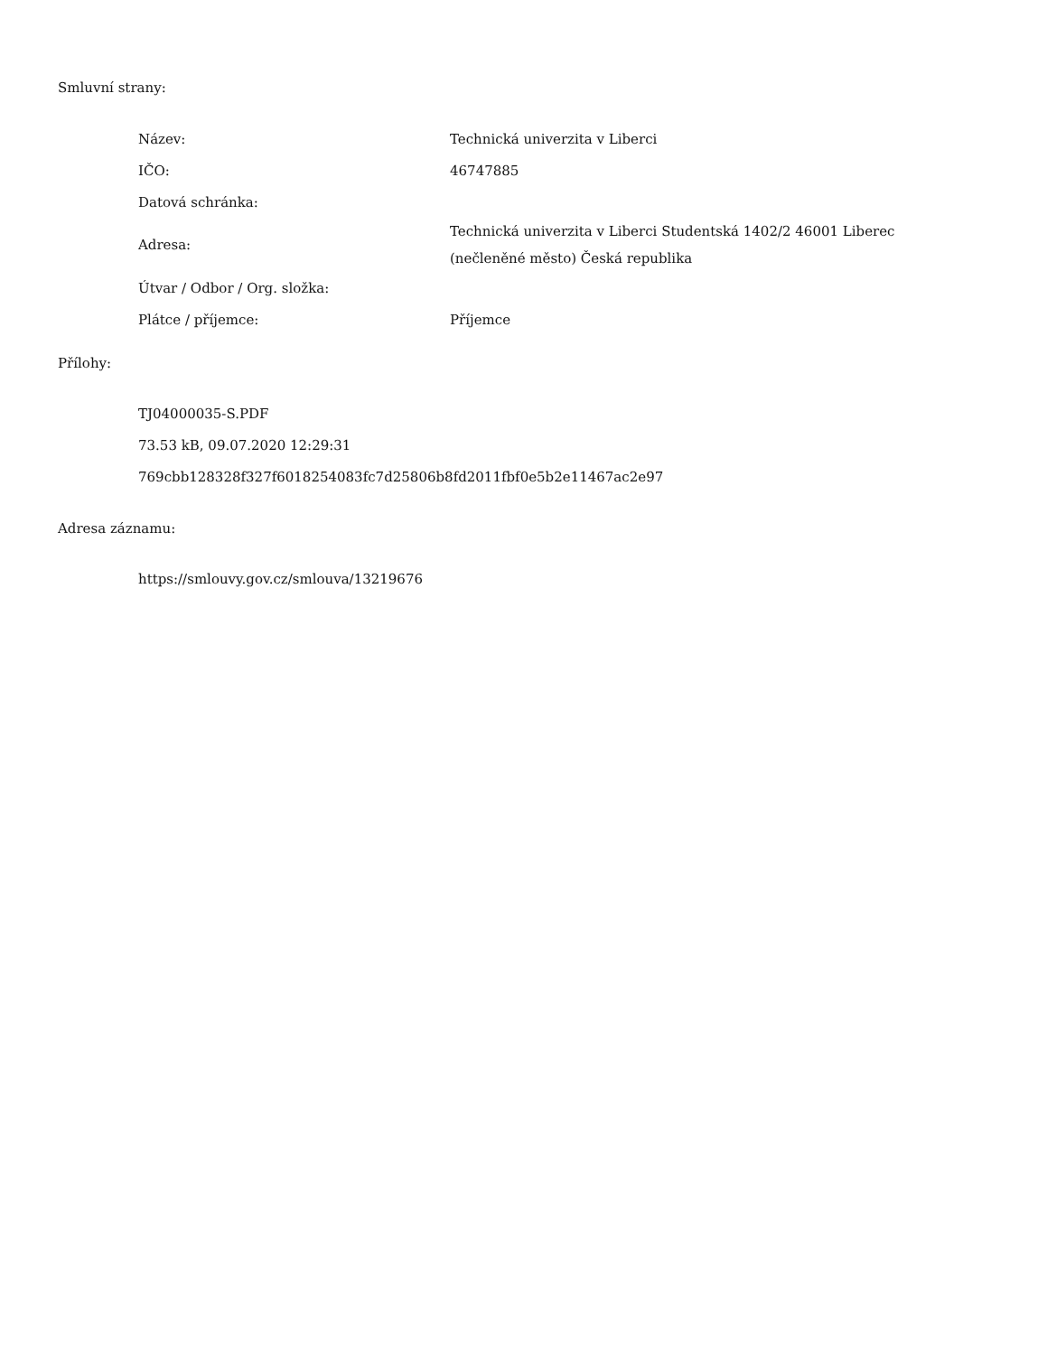Smluvní strany:
| Název: | Technická univerzita v Liberci |
| IČO: | 46747885 |
| Datová schránka: | |
| Adresa: | Technická univerzita v Liberci Studentská 1402/2 46001 Liberec (nečleněné město) Česká republika |
| Útvar / Odbor / Org. složka: | |
| Plátce / příjemce: | Příjemce |
Přílohy:
TJ04000035-S.PDF
73.53 kB, 09.07.2020 12:29:31
769cbb128328f327f6018254083fc7d25806b8fd2011fbf0e5b2e11467ac2e97
Adresa záznamu:
https://smlouvy.gov.cz/smlouva/13219676